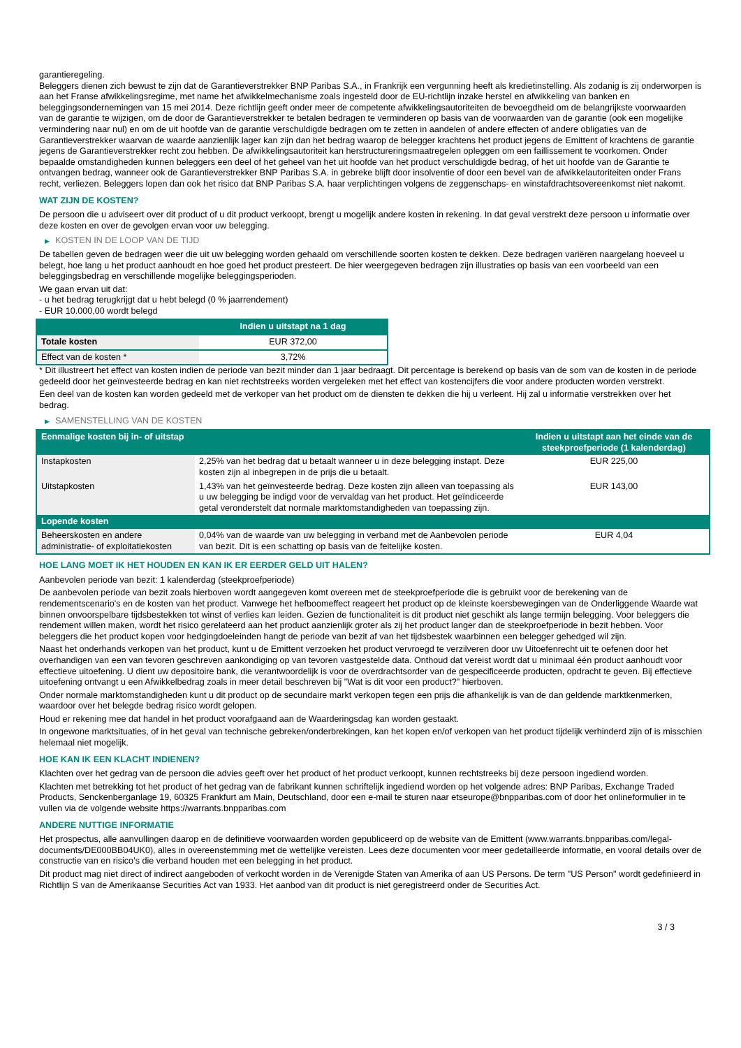garantieregeling.
Beleggers dienen zich bewust te zijn dat de Garantieverstrekker BNP Paribas S.A., in Frankrijk een vergunning heeft als kredietinstelling. Als zodanig is zij onderworpen is aan het Franse afwikkelingsregime, met name het afwikkelmechanisme zoals ingesteld door de EU-richtlijn inzake herstel en afwikkeling van banken en beleggingsondernemingen van 15 mei 2014. Deze richtlijn geeft onder meer de competente afwikkelingsautoriteiten de bevoegdheid om de belangrijkste voorwaarden van de garantie te wijzigen, om de door de Garantieverstrekker te betalen bedragen te verminderen op basis van de voorwaarden van de garantie (ook een mogelijke vermindering naar nul) en om de uit hoofde van de garantie verschuldigde bedragen om te zetten in aandelen of andere effecten of andere obligaties van de Garantieverstrekker waarvan de waarde aanzienlijk lager kan zijn dan het bedrag waarop de belegger krachtens het product jegens de Emittent of krachtens de garantie jegens de Garantieverstrekker recht zou hebben. De afwikkelingsautoriteit kan herstructureringsmaatregelen opleggen om een faillissement te voorkomen. Onder bepaalde omstandigheden kunnen beleggers een deel of het geheel van het uit hoofde van het product verschuldigde bedrag, of het uit hoofde van de Garantie te ontvangen bedrag, wanneer ook de Garantieverstrekker BNP Paribas S.A. in gebreke blijft door insolventie of door een bevel van de afwikkelautoriteiten onder Frans recht, verliezen. Beleggers lopen dan ook het risico dat BNP Paribas S.A. haar verplichtingen volgens de zeggenschaps- en winstafdrachtsovereenkomst niet nakomt.
WAT ZIJN DE KOSTEN?
De persoon die u adviseert over dit product of u dit product verkoopt, brengt u mogelijk andere kosten in rekening. In dat geval verstrekt deze persoon u informatie over deze kosten en over de gevolgen ervan voor uw belegging.
▶ KOSTEN IN DE LOOP VAN DE TIJD
De tabellen geven de bedragen weer die uit uw belegging worden gehaald om verschillende soorten kosten te dekken. Deze bedragen variëren naargelang hoeveel u belegt, hoe lang u het product aanhoudt en hoe goed het product presteert. De hier weergegeven bedragen zijn illustraties op basis van een voorbeeld van een beleggingsbedrag en verschillende mogelijke beleggingsperioden.
We gaan ervan uit dat:
- u het bedrag terugkrijgt dat u hebt belegd (0 % jaarrendement)
- EUR 10.000,00 wordt belegd
| | Indien u uitstapt na 1 dag |
| --- | --- |
| Totale kosten | EUR 372,00 |
| Effect van de kosten * | 3,72% |
* Dit illustreert het effect van kosten indien de periode van bezit minder dan 1 jaar bedraagt. Dit percentage is berekend op basis van de som van de kosten in de periode gedeeld door het geïnvesteerde bedrag en kan niet rechtstreeks worden vergeleken met het effect van kostencijfers die voor andere producten worden verstrekt.
Een deel van de kosten kan worden gedeeld met de verkoper van het product om de diensten te dekken die hij u verleent. Hij zal u informatie verstrekken over het bedrag.
▶ SAMENSTELLING VAN DE KOSTEN
| Eenmalige kosten bij in- of uitstap | | Indien u uitstapt aan het einde van de steekproefperiode (1 kalenderdag) |
| --- | --- | --- |
| Instapkosten | 2,25% van het bedrag dat u betaalt wanneer u in deze belegging instapt. Deze kosten zijn al inbegrepen in de prijs die u betaalt. | EUR 225,00 |
| Uitstapkosten | 1,43% van het geïnvesteerde bedrag. Deze kosten zijn alleen van toepassing als u uw belegging be indigd voor de vervaldag van het product. Het geïndiceerde getal veronderstelt dat normale marktomstandigheden van toepassing zijn. | EUR 143,00 |
| Lopende kosten | | |
| Beheerskosten en andere administratie- of exploitatiekosten | 0,04% van de waarde van uw belegging in verband met de Aanbevolen periode van bezit. Dit is een schatting op basis van de feitelijke kosten. | EUR 4,04 |
HOE LANG MOET IK HET HOUDEN EN KAN IK ER EERDER GELD UIT HALEN?
Aanbevolen periode van bezit: 1 kalenderdag (steekproefperiode)
De aanbevolen periode van bezit zoals hierboven wordt aangegeven komt overeen met de steekproefperiode die is gebruikt voor de berekening van de rendementscenario's en de kosten van het product. Vanwege het hefboomeffect reageert het product op de kleinste koersbewegingen van de Onderliggende Waarde wat binnen onvoorspelbare tijdsbestekken tot winst of verlies kan leiden. Gezien de functionaliteit is dit product niet geschikt als lange termijn belegging. Voor beleggers die rendement willen maken, wordt het risico gerelateerd aan het product aanzienlijk groter als zij het product langer dan de steekproefperiode in bezit hebben. Voor beleggers die het product kopen voor hedgingdoeleinden hangt de periode van bezit af van het tijdsbestek waarbinnen een belegger gehedged wil zijn.
Naast het onderhands verkopen van het product, kunt u de Emittent verzoeken het product vervroegd te verzilveren door uw Uitoefenrecht uit te oefenen door het overhandigen van een van tevoren geschreven aankondiging op van tevoren vastgestelde data. Onthoud dat vereist wordt dat u minimaal één product aanhoudt voor effectieve uitoefening. U dient uw depositoire bank, die verantwoordelijk is voor de overdrachtsorder van de gespecificeerde producten, opdracht te geven. Bij effectieve uitoefening ontvangt u een Afwikkelbedrag zoals in meer detail beschreven bij "Wat is dit voor een product?" hierboven.
Onder normale marktomstandigheden kunt u dit product op de secundaire markt verkopen tegen een prijs die afhankelijk is van de dan geldende marktkenmerken, waardoor over het belegde bedrag risico wordt gelopen.
Houd er rekening mee dat handel in het product voorafgaand aan de Waarderingsdag kan worden gestaakt.
In ongewone marktsituaties, of in het geval van technische gebreken/onderbrekingen, kan het kopen en/of verkopen van het product tijdelijk verhinderd zijn of is misschien helemaal niet mogelijk.
HOE KAN IK EEN KLACHT INDIENEN?
Klachten over het gedrag van de persoon die advies geeft over het product of het product verkoopt, kunnen rechtstreeks bij deze persoon ingediend worden.
Klachten met betrekking tot het product of het gedrag van de fabrikant kunnen schriftelijk ingediend worden op het volgende adres: BNP Paribas, Exchange Traded Products, Senckenberganlage 19, 60325 Frankfurt am Main, Deutschland, door een e-mail te sturen naar etseurope@bnpparibas.com of door het onlineformulier in te vullen via de volgende website https://warrants.bnpparibas.com
ANDERE NUTTIGE INFORMATIE
Het prospectus, alle aanvullingen daarop en de definitieve voorwaarden worden gepubliceerd op de website van de Emittent (www.warrants.bnpparibas.com/legal-documents/DE000BB04UK0), alles in overeenstemming met de wettelijke vereisten. Lees deze documenten voor meer gedetailleerde informatie, en vooral details over de constructie van en risico’s die verband houden met een belegging in het product.
Dit product mag niet direct of indirect aangeboden of verkocht worden in de Verenigde Staten van Amerika of aan US Persons. De term "US Person" wordt gedefinieerd in Richtlijn S van de Amerikaanse Securities Act van 1933. Het aanbod van dit product is niet geregistreerd onder de Securities Act.
3 / 3